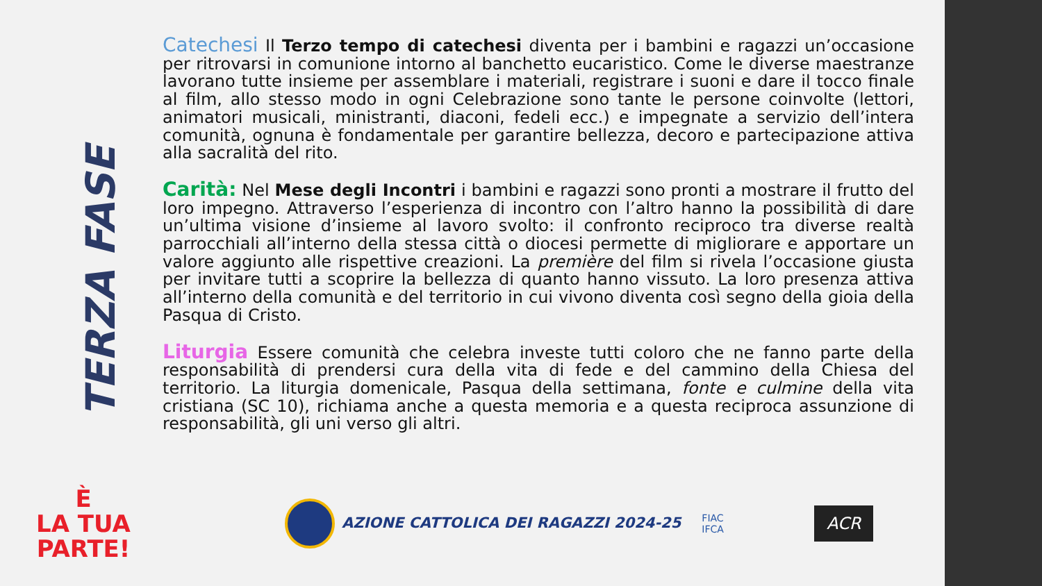TERZA FASE
Catechesi Il Terzo tempo di catechesi diventa per i bambini e ragazzi un’occasione per ritrovarsi in comunione intorno al banchetto eucaristico. Come le diverse maestranze lavorano tutte insieme per assemblare i materiali, registrare i suoni e dare il tocco finale al film, allo stesso modo in ogni Celebrazione sono tante le persone coinvolte (lettori, animatori musicali, ministranti, diaconi, fedeli ecc.) e impegnate a servizio dell’intera comunità, ognuna è fondamentale per garantire bellezza, decoro e partecipazione attiva alla sacralità del rito.
Carità: Nel Mese degli Incontri i bambini e ragazzi sono pronti a mostrare il frutto del loro impegno. Attraverso l’esperienza di incontro con l’altro hanno la possibilità di dare un’ultima visione d’insieme al lavoro svolto: il confronto reciproco tra diverse realtà parrocchiali all’interno della stessa città o diocesi permette di migliorare e apportare un valore aggiunto alle rispettive creazioni. La première del film si rivela l’occasione giusta per invitare tutti a scoprire la bellezza di quanto hanno vissuto. La loro presenza attiva all’interno della comunità e del territorio in cui vivono diventa così segno della gioia della Pasqua di Cristo.
Liturgia Essere comunità che celebra investe tutti coloro che ne fanno parte della responsabilità di prendersi cura della vita di fede e del cammino della Chiesa del territorio. La liturgia domenicale, Pasqua della settimana, fonte e culmine della vita cristiana (SC 10), richiama anche a questa memoria e a questa reciproca assunzione di responsabilità, gli uni verso gli altri.
È
LA TUA
PARTE!
AZIONE CATTOLICA DEI RAGAZZI 2024-25
FIAC
IFCA
ACR